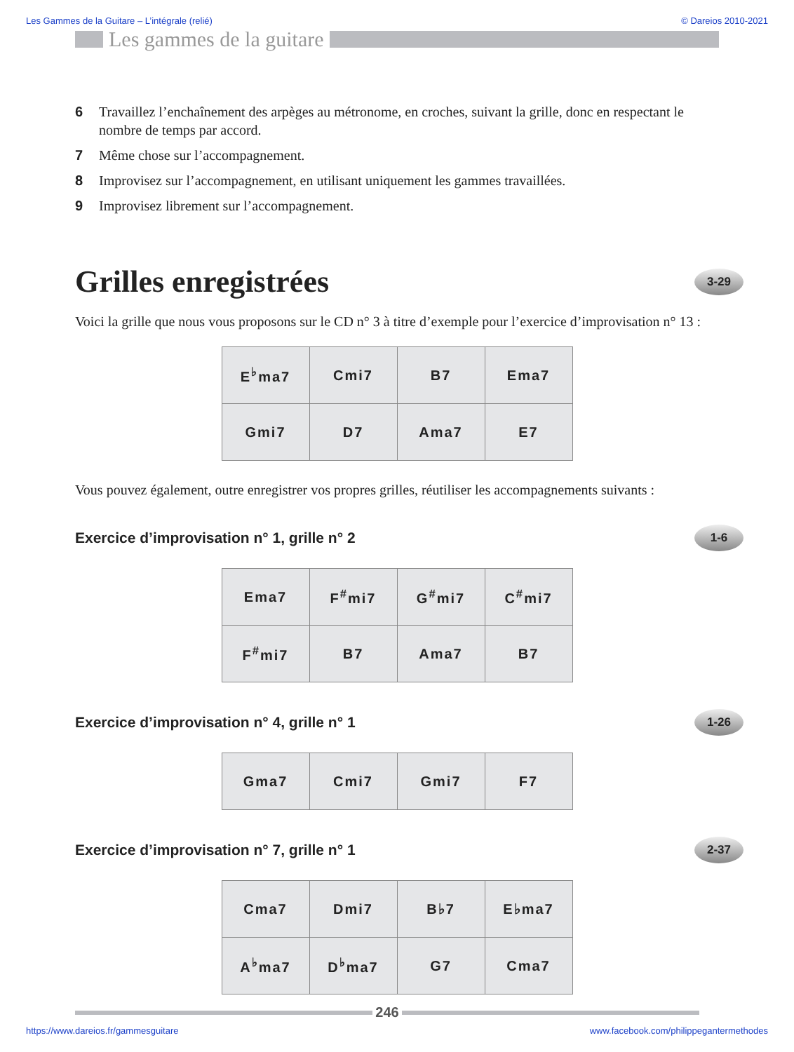Les Gammes de la Guitare – L’intégrale (relié) © Dareios 2010-2021
Les gammes de la guitare
6 Travaillez l’enchaînement des arpèges au métronome, en croches, suivant la grille, donc en respectant le nombre de temps par accord.
7 Même chose sur l’accompagnement.
8 Improvisez sur l’accompagnement, en utilisant uniquement les gammes travaillées.
9 Improvisez librement sur l’accompagnement.
Grilles enregistrées 3-29
Voici la grille que nous vous proposons sur le CD n° 3 à titre d’exemple pour l’exercice d’improvisation n° 13 :
| E<sup>♭</sup>ma7 | Cmi7 | B7 | Ema7 |
| Gmi7 | D7 | Ama7 | E7 |
Vous pouvez également, outre enregistrer vos propres grilles, réutiliser les accompagnements suivants :
Exercice d’improvisation n° 1, grille n° 2 1-6
| Ema7 | F<sup>#</sup>mi7 | G<sup>#</sup>mi7 | C<sup>#</sup>mi7 |
| F<sup>#</sup>mi7 | B7 | Ama7 | B7 |
Exercice d’improvisation n° 4, grille n° 1 1-26
| Gma7 | Cmi7 | Gmi7 | F7 |
Exercice d’improvisation n° 7, grille n° 1 2-37
| Cma7 | Dmi7 | B♭7 | E♭ma7 |
| A<sup>♭</sup>ma7 | D<sup>♭</sup>ma7 | G7 | Cma7 |
246
https://www.dareios.fr/gammesguitare www.facebook.com/philippegantermethodes